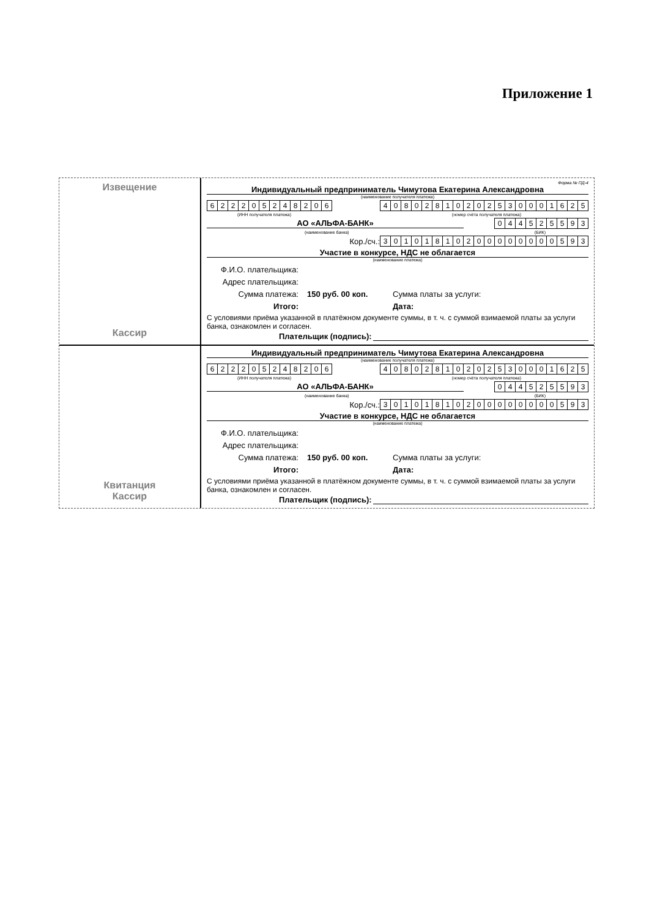Приложение 1
Извещение
Кассир
Форма № ПД-4
Индивидуальный предприниматель Чимутова Екатерина Александровна
(наименование получателя платежа)
| 6 | 2 | 2 | 2 | 0 | 5 | 2 | 4 | 8 | 2 | 0 | 6 |
| 4 | 0 | 8 | 0 | 2 | 8 | 1 | 0 | 2 | 0 | 2 | 5 | 3 | 0 | 0 | 0 | 1 | 6 | 2 | 5 |
(ИНН получателя платежа) (номер счёта получателя платежа)
АО «АЛЬФА-БАНК»
| 0 | 4 | 4 | 5 | 2 | 5 | 5 | 9 | 3 |
(наименование банка) (БИК)
Кор./сч.:
| 3 | 0 | 1 | 0 | 1 | 8 | 1 | 0 | 2 | 0 | 0 | 0 | 0 | 0 | 0 | 0 | 0 | 5 | 9 | 3 |
Участие в конкурсе, НДС не облагается
(наименование платежа)
Ф.И.О. плательщика:
Адрес плательщика:
Сумма платежа: 150 руб. 00 коп. Сумма платы за услуги:
Итого: Дата:
С условиями приёма указанной в платёжном документе суммы, в т. ч. с суммой взимаемой платы за услуги банка, ознакомлен и согласен.
Плательщик (подпись):
Квитанция
Кассир
Индивидуальный предприниматель Чимутова Екатерина Александровна
(наименование получателя платежа)
| 6 | 2 | 2 | 2 | 0 | 5 | 2 | 4 | 8 | 2 | 0 | 6 |
| 4 | 0 | 8 | 0 | 2 | 8 | 1 | 0 | 2 | 0 | 2 | 5 | 3 | 0 | 0 | 0 | 1 | 6 | 2 | 5 |
(ИНН получателя платежа) (номер счёта получателя платежа)
АО «АЛЬФА-БАНК»
| 0 | 4 | 4 | 5 | 2 | 5 | 5 | 9 | 3 |
(наименование банка) (БИК)
Кор./сч.:
| 3 | 0 | 1 | 0 | 1 | 8 | 1 | 0 | 2 | 0 | 0 | 0 | 0 | 0 | 0 | 0 | 0 | 5 | 9 | 3 |
Участие в конкурсе, НДС не облагается
(наименование платежа)
Ф.И.О. плательщика:
Адрес плательщика:
Сумма платежа: 150 руб. 00 коп. Сумма платы за услуги:
Итого: Дата:
С условиями приёма указанной в платёжном документе суммы, в т. ч. с суммой взимаемой платы за услуги банка, ознакомлен и согласен.
Плательщик (подпись):